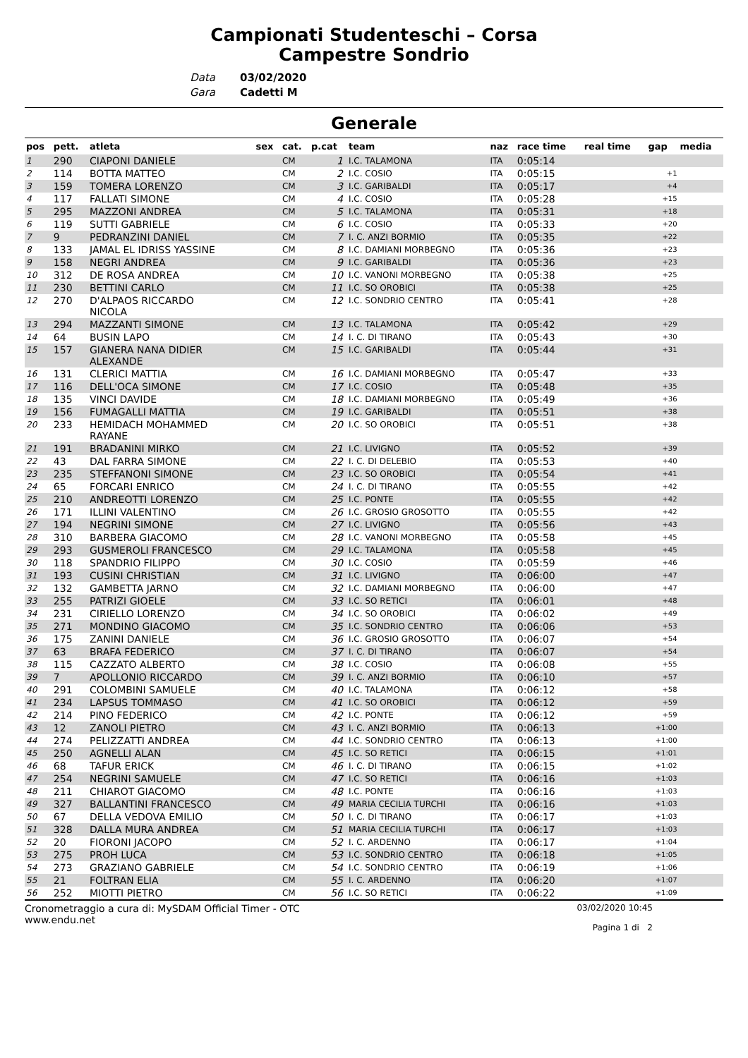Campionati Studenteschi – Corsa
Campestre Sondrio
Data
Gara
03/02/2020
Cadetti M
Generale
| pos | pett. | atleta | sex | cat. | p.cat | team | naz | race time | real time | gap | media |
| --- | --- | --- | --- | --- | --- | --- | --- | --- | --- | --- | --- |
| 1 | 290 | CIAPONI DANIELE | | CM | 1 | I.C. TALAMONA | ITA | 0:05:14 | | | |
| 2 | 114 | BOTTA MATTEO | | CM | 2 | I.C. COSIO | ITA | 0:05:15 | | +1 | |
| 3 | 159 | TOMERA LORENZO | | CM | 3 | I.C. GARIBALDI | ITA | 0:05:17 | | +4 | |
| 4 | 117 | FALLATI SIMONE | | CM | 4 | I.C. COSIO | ITA | 0:05:28 | | +15 | |
| 5 | 295 | MAZZONI ANDREA | | CM | 5 | I.C. TALAMONA | ITA | 0:05:31 | | +18 | |
| 6 | 119 | SUTTI GABRIELE | | CM | 6 | I.C. COSIO | ITA | 0:05:33 | | +20 | |
| 7 | 9 | PEDRANZINI DANIEL | | CM | 7 | I. C. ANZI BORMIO | ITA | 0:05:35 | | +22 | |
| 8 | 133 | JAMAL EL IDRISS YASSINE | | CM | 8 | I.C. DAMIANI MORBEGNO | ITA | 0:05:36 | | +23 | |
| 9 | 158 | NEGRI ANDREA | | CM | 9 | I.C. GARIBALDI | ITA | 0:05:36 | | +23 | |
| 10 | 312 | DE ROSA ANDREA | | CM | 10 | I.C. VANONI MORBEGNO | ITA | 0:05:38 | | +25 | |
| 11 | 230 | BETTINI CARLO | | CM | 11 | I.C. SO OROBICI | ITA | 0:05:38 | | +25 | |
| 12 | 270 | D'ALPAOS RICCARDO NICOLA | | CM | 12 | I.C. SONDRIO CENTRO | ITA | 0:05:41 | | +28 | |
| 13 | 294 | MAZZANTI SIMONE | | CM | 13 | I.C. TALAMONA | ITA | 0:05:42 | | +29 | |
| 14 | 64 | BUSIN LAPO | | CM | 14 | I. C. DI TIRANO | ITA | 0:05:43 | | +30 | |
| 15 | 157 | GIANERA NANA DIDIER ALEXANDE | | CM | 15 | I.C. GARIBALDI | ITA | 0:05:44 | | +31 | |
| 16 | 131 | CLERICI MATTIA | | CM | 16 | I.C. DAMIANI MORBEGNO | ITA | 0:05:47 | | +33 | |
| 17 | 116 | DELL'OCA SIMONE | | CM | 17 | I.C. COSIO | ITA | 0:05:48 | | +35 | |
| 18 | 135 | VINCI DAVIDE | | CM | 18 | I.C. DAMIANI MORBEGNO | ITA | 0:05:49 | | +36 | |
| 19 | 156 | FUMAGALLI MATTIA | | CM | 19 | I.C. GARIBALDI | ITA | 0:05:51 | | +38 | |
| 20 | 233 | HEMIDACH MOHAMMED RAYANE | | CM | 20 | I.C. SO OROBICI | ITA | 0:05:51 | | +38 | |
| 21 | 191 | BRADANINI MIRKO | | CM | 21 | I.C. LIVIGNO | ITA | 0:05:52 | | +39 | |
| 22 | 43 | DAL FARRA SIMONE | | CM | 22 | I. C. DI DELEBIO | ITA | 0:05:53 | | +40 | |
| 23 | 235 | STEFFANONI SIMONE | | CM | 23 | I.C. SO OROBICI | ITA | 0:05:54 | | +41 | |
| 24 | 65 | FORCARI ENRICO | | CM | 24 | I. C. DI TIRANO | ITA | 0:05:55 | | +42 | |
| 25 | 210 | ANDREOTTI LORENZO | | CM | 25 | I.C. PONTE | ITA | 0:05:55 | | +42 | |
| 26 | 171 | ILLINI VALENTINO | | CM | 26 | I.C. GROSIO GROSOTTO | ITA | 0:05:55 | | +42 | |
| 27 | 194 | NEGRINI SIMONE | | CM | 27 | I.C. LIVIGNO | ITA | 0:05:56 | | +43 | |
| 28 | 310 | BARBERA GIACOMO | | CM | 28 | I.C. VANONI MORBEGNO | ITA | 0:05:58 | | +45 | |
| 29 | 293 | GUSMEROLI FRANCESCO | | CM | 29 | I.C. TALAMONA | ITA | 0:05:58 | | +45 | |
| 30 | 118 | SPANDRIO FILIPPO | | CM | 30 | I.C. COSIO | ITA | 0:05:59 | | +46 | |
| 31 | 193 | CUSINI CHRISTIAN | | CM | 31 | I.C. LIVIGNO | ITA | 0:06:00 | | +47 | |
| 32 | 132 | GAMBETTA JARNO | | CM | 32 | I.C. DAMIANI MORBEGNO | ITA | 0:06:00 | | +47 | |
| 33 | 255 | PATRIZI GIOELE | | CM | 33 | I.C. SO RETICI | ITA | 0:06:01 | | +48 | |
| 34 | 231 | CIRIELLO LORENZO | | CM | 34 | I.C. SO OROBICI | ITA | 0:06:02 | | +49 | |
| 35 | 271 | MONDINO GIACOMO | | CM | 35 | I.C. SONDRIO CENTRO | ITA | 0:06:06 | | +53 | |
| 36 | 175 | ZANINI DANIELE | | CM | 36 | I.C. GROSIO GROSOTTO | ITA | 0:06:07 | | +54 | |
| 37 | 63 | BRAFA FEDERICO | | CM | 37 | I. C. DI TIRANO | ITA | 0:06:07 | | +54 | |
| 38 | 115 | CAZZATO ALBERTO | | CM | 38 | I.C. COSIO | ITA | 0:06:08 | | +55 | |
| 39 | 7 | APOLLONIO RICCARDO | | CM | 39 | I. C. ANZI BORMIO | ITA | 0:06:10 | | +57 | |
| 40 | 291 | COLOMBINI SAMUELE | | CM | 40 | I.C. TALAMONA | ITA | 0:06:12 | | +58 | |
| 41 | 234 | LAPSUS TOMMASO | | CM | 41 | I.C. SO OROBICI | ITA | 0:06:12 | | +59 | |
| 42 | 214 | PINO FEDERICO | | CM | 42 | I.C. PONTE | ITA | 0:06:12 | | +59 | |
| 43 | 12 | ZANOLI PIETRO | | CM | 43 | I. C. ANZI BORMIO | ITA | 0:06:13 | | +1:00 | |
| 44 | 274 | PELIZZATTI ANDREA | | CM | 44 | I.C. SONDRIO CENTRO | ITA | 0:06:13 | | +1:00 | |
| 45 | 250 | AGNELLI ALAN | | CM | 45 | I.C. SO RETICI | ITA | 0:06:15 | | +1:01 | |
| 46 | 68 | TAFUR ERICK | | CM | 46 | I. C. DI TIRANO | ITA | 0:06:15 | | +1:02 | |
| 47 | 254 | NEGRINI SAMUELE | | CM | 47 | I.C. SO RETICI | ITA | 0:06:16 | | +1:03 | |
| 48 | 211 | CHIAROT GIACOMO | | CM | 48 | I.C. PONTE | ITA | 0:06:16 | | +1:03 | |
| 49 | 327 | BALLANTINI FRANCESCO | | CM | 49 | MARIA CECILIA TURCHI | ITA | 0:06:16 | | +1:03 | |
| 50 | 67 | DELLA VEDOVA EMILIO | | CM | 50 | I. C. DI TIRANO | ITA | 0:06:17 | | +1:03 | |
| 51 | 328 | DALLA MURA ANDREA | | CM | 51 | MARIA CECILIA TURCHI | ITA | 0:06:17 | | +1:03 | |
| 52 | 20 | FIORONI JACOPO | | CM | 52 | I. C. ARDENNO | ITA | 0:06:17 | | +1:04 | |
| 53 | 275 | PROH LUCA | | CM | 53 | I.C. SONDRIO CENTRO | ITA | 0:06:18 | | +1:05 | |
| 54 | 273 | GRAZIANO GABRIELE | | CM | 54 | I.C. SONDRIO CENTRO | ITA | 0:06:19 | | +1:06 | |
| 55 | 21 | FOLTRAN ELIA | | CM | 55 | I. C. ARDENNO | ITA | 0:06:20 | | +1:07 | |
| 56 | 252 | MIOTTI PIETRO | | CM | 56 | I.C. SO RETICI | ITA | 0:06:22 | | +1:09 | |
Cronometraggio a cura di: MySDAM Official Timer - OTC
www.endu.net
03/02/2020 10:45
Pagina 1 di 2